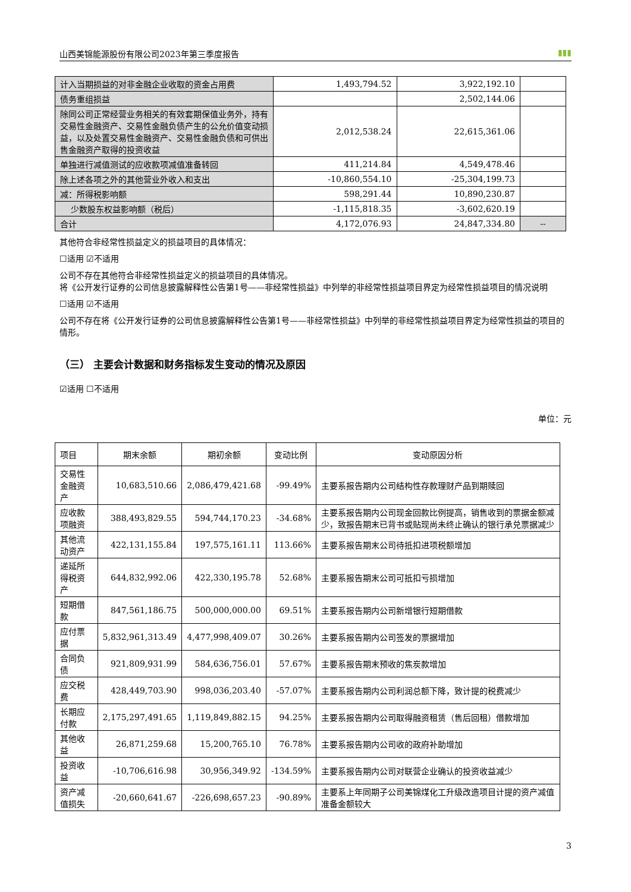山西美锦能源股份有限公司2023年第三季度报告 ▮▮▮
| 计入当期损益的对非金融企业收取的资金占用费 | 1,493,794.52 | 3,922,192.10 | |
| 债务重组损益 | | 2,502,144.06 | |
| 除同公司正常经营业务相关的有效套期保值业务外，持有交易性金融资产、交易性金融负债产生的公允价值变动损益，以及处置交易性金融资产、交易性金融负债和可供出售金融资产取得的投资收益 | 2,012,538.24 | 22,615,361.06 | |
| 单独进行减值测试的应收款项减值准备转回 | 411,214.84 | 4,549,478.46 | |
| 除上述各项之外的其他营业外收入和支出 | -10,860,554.10 | -25,304,199.73 | |
| 减：所得税影响额 | 598,291.44 | 10,890,230.87 | |
| 少数股东权益影响额（税后） | -1,115,818.35 | -3,602,620.19 | |
| 合计 | 4,172,076.93 | 24,847,334.80 | -- |
其他符合非经常性损益定义的损益项目的具体情况：
☐适用 ☑不适用
公司不存在其他符合非经常性损益定义的损益项目的具体情况。
将《公开发行证券的公司信息披露解释性公告第1号——非经常性损益》中列举的非经常性损益项目界定为经常性损益项目的情况说明
☐适用 ☑不适用
公司不存在将《公开发行证券的公司信息披露解释性公告第1号——非经常性损益》中列举的非经常性损益项目界定为经常性损益的项目的情形。
（三） 主要会计数据和财务指标发生变动的情况及原因
☑适用 ☐不适用
单位：元
| 项目 | 期末余额 | 期初余额 | 变动比例 | 变动原因分析 |
| 交易性金融资产 | 10,683,510.66 | 2,086,479,421.68 | -99.49% | 主要系报告期内公司结构性存款理财产品到期赎回 |
| 应收款项融资 | 388,493,829.55 | 594,744,170.23 | -34.68% | 主要系报告期内公司现金回款比例提高，销售收到的票据金额减少，致报告期末已背书或贴现尚未终止确认的银行承兑票据减少 |
| 其他流动资产 | 422,131,155.84 | 197,575,161.11 | 113.66% | 主要系报告期末公司待抵扣进项税额增加 |
| 递延所得税资产 | 644,832,992.06 | 422,330,195.78 | 52.68% | 主要系报告期末公司可抵扣亏损增加 |
| 短期借款 | 847,561,186.75 | 500,000,000.00 | 69.51% | 主要系报告期内公司新增银行短期借款 |
| 应付票据 | 5,832,961,313.49 | 4,477,998,409.07 | 30.26% | 主要系报告期内公司签发的票据增加 |
| 合同负债 | 921,809,931.99 | 584,636,756.01 | 57.67% | 主要系报告期末预收的焦炭款增加 |
| 应交税费 | 428,449,703.90 | 998,036,203.40 | -57.07% | 主要系报告期内公司利润总额下降，致计提的税费减少 |
| 长期应付款 | 2,175,297,491.65 | 1,119,849,882.15 | 94.25% | 主要系报告期内公司取得融资租赁（售后回租）借款增加 |
| 其他收益 | 26,871,259.68 | 15,200,765.10 | 76.78% | 主要系报告期内公司收的政府补助增加 |
| 投资收益 | -10,706,616.98 | 30,956,349.92 | -134.59% | 主要系报告期内公司对联营企业确认的投资收益减少 |
| 资产减值损失 | -20,660,641.67 | -226,698,657.23 | -90.89% | 主要系上年同期子公司美锦煤化工升级改造项目计提的资产减值准备金额较大 |
3